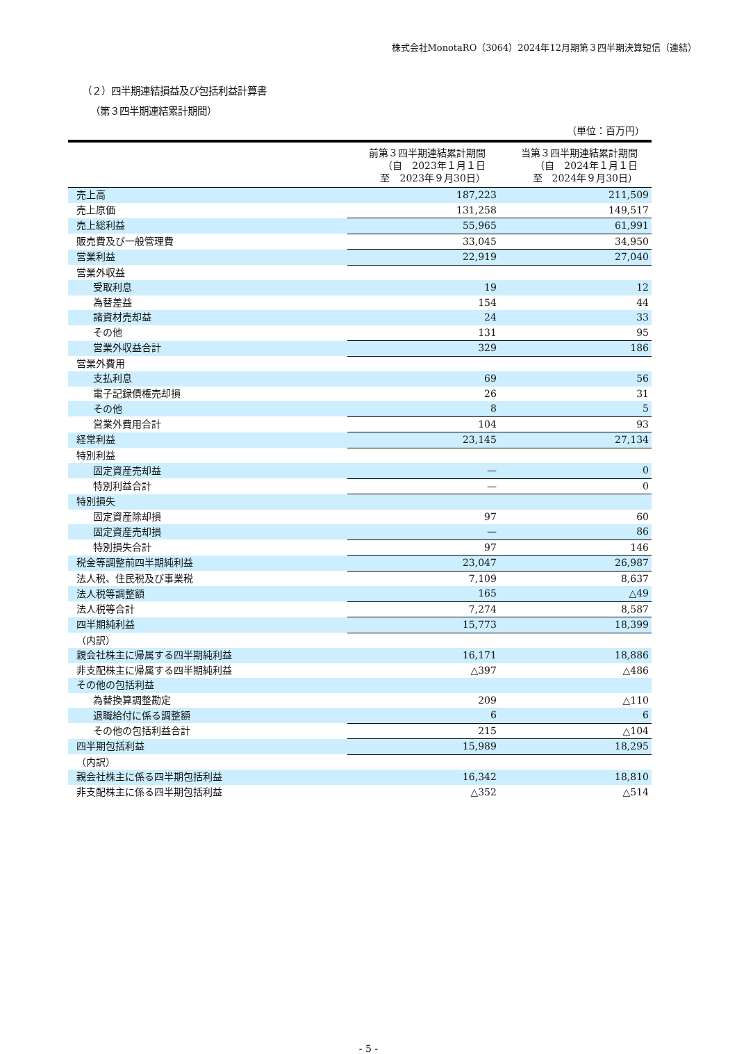株式会社MonotaRO（3064）2024年12月期第３四半期決算短信（連結）
（２）四半期連結損益及び包括利益計算書
（第３四半期連結累計期間）
（単位：百万円）
| | 前第３四半期連結累計期間 （自 2023年１月１日 至 2023年９月30日） | 当第３四半期連結累計期間 （自 2024年１月１日 至 2024年９月30日） |
| --- | --- | --- |
| 売上高 | 187,223 | 211,509 |
| 売上原価 | 131,258 | 149,517 |
| 売上総利益 | 55,965 | 61,991 |
| 販売費及び一般管理費 | 33,045 | 34,950 |
| 営業利益 | 22,919 | 27,040 |
| 営業外収益 | | |
| 受取利息 | 19 | 12 |
| 為替差益 | 154 | 44 |
| 諸資材売却益 | 24 | 33 |
| その他 | 131 | 95 |
| 営業外収益合計 | 329 | 186 |
| 営業外費用 | | |
| 支払利息 | 69 | 56 |
| 電子記録債権売却損 | 26 | 31 |
| その他 | 8 | 5 |
| 営業外費用合計 | 104 | 93 |
| 経常利益 | 23,145 | 27,134 |
| 特別利益 | | |
| 固定資産売却益 | — | 0 |
| 特別利益合計 | — | 0 |
| 特別損失 | | |
| 固定資産除却損 | 97 | 60 |
| 固定資産売却損 | — | 86 |
| 特別損失合計 | 97 | 146 |
| 税金等調整前四半期純利益 | 23,047 | 26,987 |
| 法人税、住民税及び事業税 | 7,109 | 8,637 |
| 法人税等調整額 | 165 | △49 |
| 法人税等合計 | 7,274 | 8,587 |
| 四半期純利益 | 15,773 | 18,399 |
| （内訳） | | |
| 親会社株主に帰属する四半期純利益 | 16,171 | 18,886 |
| 非支配株主に帰属する四半期純利益 | △397 | △486 |
| その他の包括利益 | | |
| 為替換算調整勘定 | 209 | △110 |
| 退職給付に係る調整額 | 6 | 6 |
| その他の包括利益合計 | 215 | △104 |
| 四半期包括利益 | 15,989 | 18,295 |
| （内訳） | | |
| 親会社株主に係る四半期包括利益 | 16,342 | 18,810 |
| 非支配株主に係る四半期包括利益 | △352 | △514 |
- 5 -